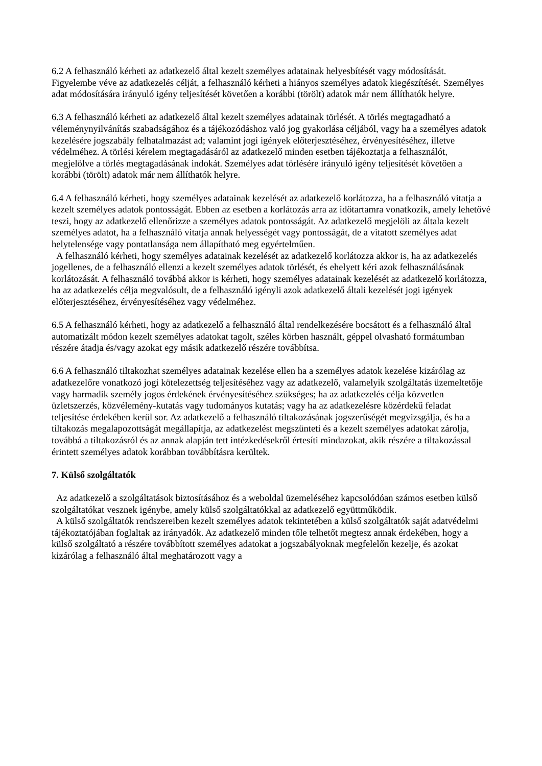6.2 A felhasználó kérheti az adatkezelő által kezelt személyes adatainak helyesbítését vagy módosítását. Figyelembe véve az adatkezelés célját, a felhasználó kérheti a hiányos személyes adatok kiegészítését. Személyes adat módosítására irányuló igény teljesítését követően a korábbi (törölt) adatok már nem állíthatók helyre.
6.3 A felhasználó kérheti az adatkezelő által kezelt személyes adatainak törlését. A törlés megtagadható a véleménynyilvánítás szabadságához és a tájékozódáshoz való jog gyakorlása céljából, vagy ha a személyes adatok kezelésére jogszabály felhatalmazást ad; valamint jogi igények előterjesztéséhez, érvényesítéséhez, illetve védelméhez. A törlési kérelem megtagadásáról az adatkezelő minden esetben tájékoztatja a felhasználót, megjelölve a törlés megtagadásának indokát. Személyes adat törlésére irányuló igény teljesítését követően a korábbi (törölt) adatok már nem állíthatók helyre.
6.4 A felhasználó kérheti, hogy személyes adatainak kezelését az adatkezelő korlátozza, ha a felhasználó vitatja a kezelt személyes adatok pontosságát. Ebben az esetben a korlátozás arra az időtartamra vonatkozik, amely lehetővé teszi, hogy az adatkezelő ellenőrizze a személyes adatok pontosságát. Az adatkezelő megjelöli az általa kezelt személyes adatot, ha a felhasználó vitatja annak helyességét vagy pontosságát, de a vitatott személyes adat helytelensége vagy pontatlansága nem állapítható meg egyértelműen.
A felhasználó kérheti, hogy személyes adatainak kezelését az adatkezelő korlátozza akkor is, ha az adatkezelés jogellenes, de a felhasználó ellenzi a kezelt személyes adatok törlését, és ehelyett kéri azok felhasználásának korlátozását. A felhasználó továbbá akkor is kérheti, hogy személyes adatainak kezelését az adatkezelő korlátozza, ha az adatkezelés célja megvalósult, de a felhasználó igényli azok adatkezelő általi kezelését jogi igények előterjesztéséhez, érvényesítéséhez vagy védelméhez.
6.5 A felhasználó kérheti, hogy az adatkezelő a felhasználó által rendelkezésére bocsátott és a felhasználó által automatizált módon kezelt személyes adatokat tagolt, széles körben használt, géppel olvasható formátumban részére átadja és/vagy azokat egy másik adatkezelő részére továbbítsa.
6.6 A felhasználó tiltakozhat személyes adatainak kezelése ellen ha a személyes adatok kezelése kizárólag az adatkezelőre vonatkozó jogi kötelezettség teljesítéséhez vagy az adatkezelő, valamelyik szolgáltatás üzemeltetője vagy harmadik személy jogos érdekének érvényesítéséhez szükséges; ha az adatkezelés célja közvetlen üzletszerzés, közvélemény-kutatás vagy tudományos kutatás; vagy ha az adatkezelésre közérdekű feladat teljesítése érdekében kerül sor. Az adatkezelő a felhasználó tiltakozásának jogszerűségét megvizsgálja, és ha a tiltakozás megalapozottságát megállapítja, az adatkezelést megszünteti és a kezelt személyes adatokat zárolja, továbbá a tiltakozásról és az annak alapján tett intézkedésekről értesíti mindazokat, akik részére a tiltakozással érintett személyes adatok korábban továbbításra kerültek.
7. Külső szolgáltatók
Az adatkezelő a szolgáltatások biztosításához és a weboldal üzemeléséhez kapcsolódóan számos esetben külső szolgáltatókat vesznek igénybe, amely külső szolgáltatókkal az adatkezelő együttműködik.
A külső szolgáltatók rendszereiben kezelt személyes adatok tekintetében a külső szolgáltatók saját adatvédelmi tájékoztatójában foglaltak az irányadók. Az adatkezelő minden tőle telhetőt megtesz annak érdekében, hogy a külső szolgáltató a részére továbbított személyes adatokat a jogszabályoknak megfelelőn kezelje, és azokat kizárólag a felhasználó által meghatározott vagy a